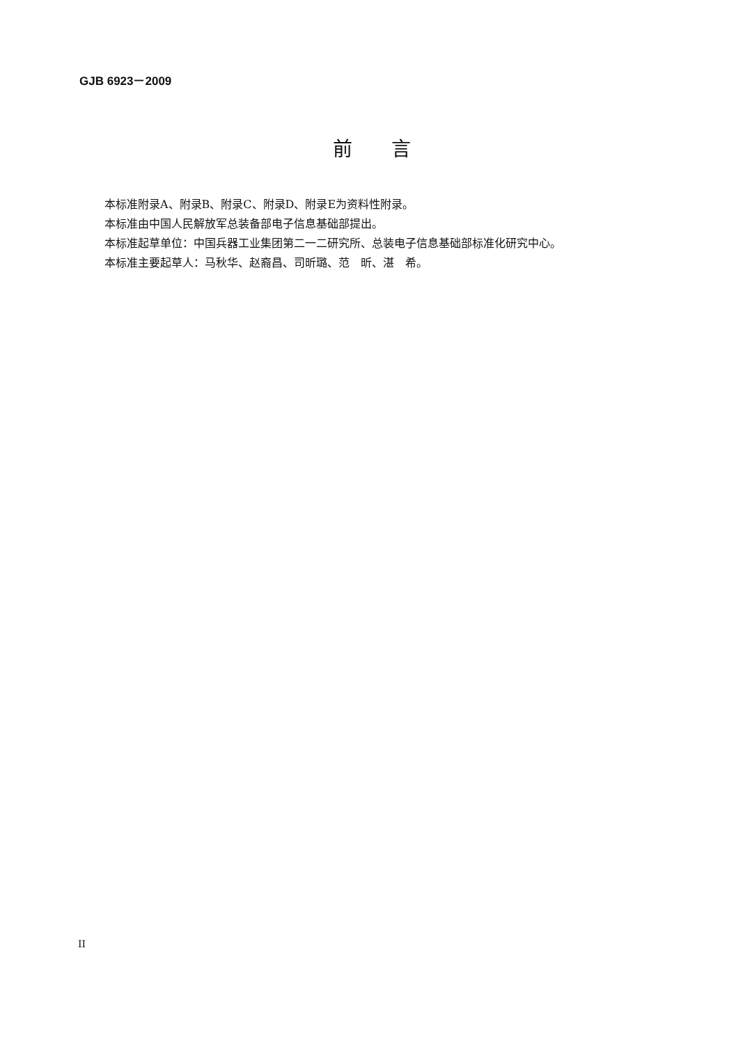GJB 6923－2009
前  言
本标准附录A、附录B、附录C、附录D、附录E为资料性附录。
本标准由中国人民解放军总装备部电子信息基础部提出。
本标准起草单位：中国兵器工业集团第二一二研究所、总装电子信息基础部标准化研究中心。
本标准主要起草人：马秋华、赵裔昌、司昕璐、范　昕、湛　希。
II